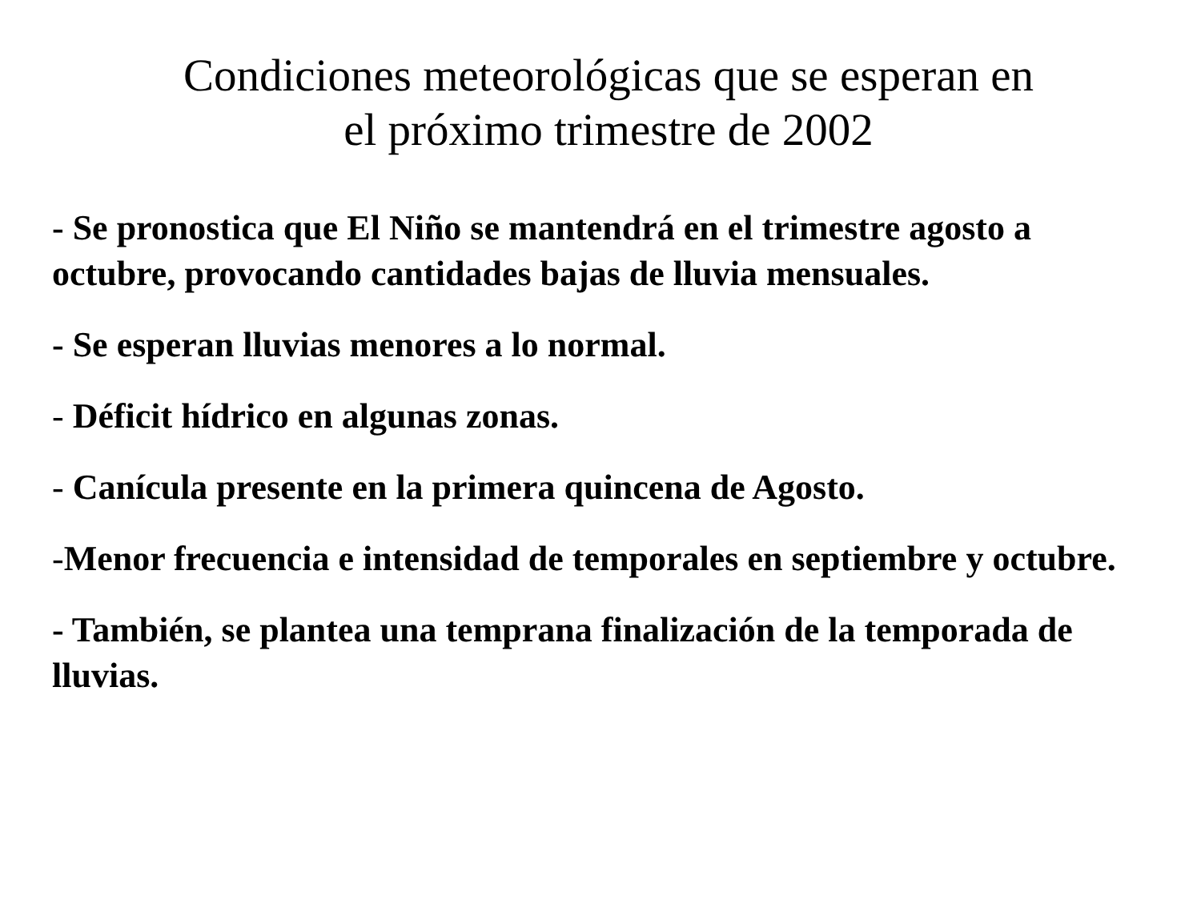Condiciones meteorológicas que se esperan en
el próximo trimestre de 2002
- Se pronostica que El Niño se mantendrá en el trimestre agosto a octubre, provocando cantidades bajas de lluvia mensuales.
- Se esperan lluvias menores a lo normal.
- Déficit hídrico en algunas zonas.
- Canícula presente en la primera quincena de Agosto.
-Menor frecuencia e intensidad de temporales en septiembre y octubre.
- También, se plantea una temprana finalización de la temporada de lluvias.